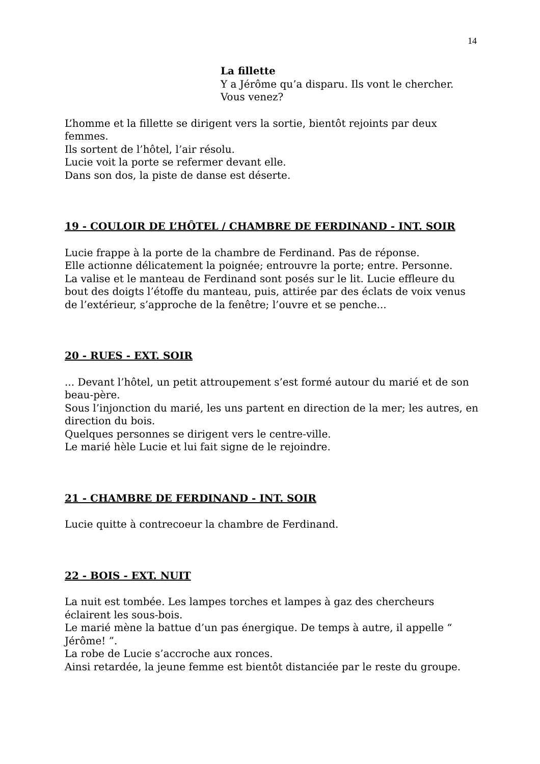14
La fillette
Y a Jérôme qu’a disparu. Ils vont le chercher.
Vous venez?
L’homme et la fillette se dirigent vers la sortie, bientôt rejoints par deux femmes.
Ils sortent de l’hôtel, l’air résolu.
Lucie voit la porte se refermer devant elle.
Dans son dos, la piste de danse est déserte.
19 - COULOIR DE L’HÔTEL / CHAMBRE DE FERDINAND - INT. SOIR
Lucie frappe à la porte de la chambre de Ferdinand. Pas de réponse.
Elle actionne délicatement la poignée; entrouvre la porte; entre. Personne.
La valise et le manteau de Ferdinand sont posés sur le lit. Lucie effleure du bout des doigts l’étoffe du manteau, puis, attirée par des éclats de voix venus de l’extérieur, s’approche de la fenêtre; l’ouvre et se penche...
20 - RUES - EXT. SOIR
... Devant l’hôtel, un petit attroupement s’est formé autour du marié et de son beau-père.
Sous l’injonction du marié, les uns partent en direction de la mer; les autres, en direction du bois.
Quelques personnes se dirigent vers le centre-ville.
Le marié hèle Lucie et lui fait signe de le rejoindre.
21 - CHAMBRE DE FERDINAND - INT. SOIR
Lucie quitte à contrecoeur la chambre de Ferdinand.
22 - BOIS - EXT. NUIT
La nuit est tombée. Les lampes torches et lampes à gaz des chercheurs éclairent les sous-bois.
Le marié mène la battue d’un pas énergique. De temps à autre, il appelle “ Jérôme! ”.
La robe de Lucie s’accroche aux ronces.
Ainsi retardée, la jeune femme est bientôt distanciée par le reste du groupe.